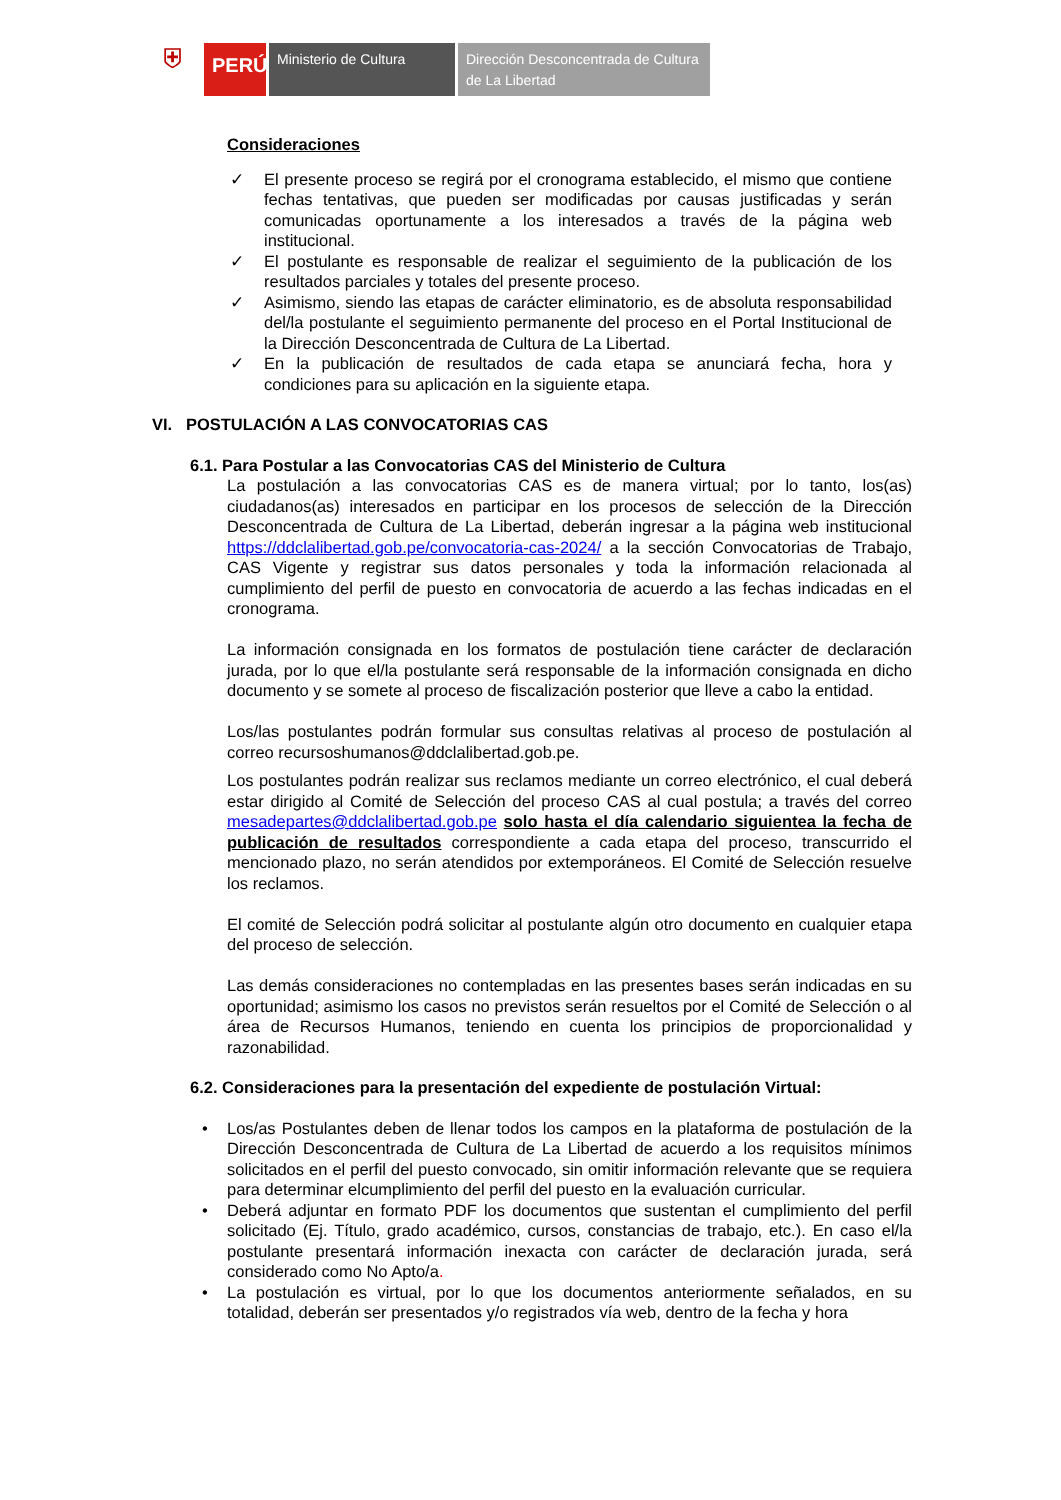⛨
PERÚ
Ministerio de Cultura Dirección Desconcentrada de Cultura de La Libertad
Consideraciones
✓ El presente proceso se regirá por el cronograma establecido, el mismo que contiene fechas tentativas, que pueden ser modificadas por causas justificadas y serán comunicadas oportunamente a los interesados a través de la página web institucional.
✓ El postulante es responsable de realizar el seguimiento de la publicación de los resultados parciales y totales del presente proceso.
✓ Asimismo, siendo las etapas de carácter eliminatorio, es de absoluta responsabilidad del/la postulante el seguimiento permanente del proceso en el Portal Institucional de la Dirección Desconcentrada de Cultura de La Libertad.
✓ En la publicación de resultados de cada etapa se anunciará fecha, hora y condiciones para su aplicación en la siguiente etapa.
VI. POSTULACIÓN A LAS CONVOCATORIAS CAS
6.1. Para Postular a las Convocatorias CAS del Ministerio de Cultura
La postulación a las convocatorias CAS es de manera virtual; por lo tanto, los(as) ciudadanos(as) interesados en participar en los procesos de selección de la Dirección Desconcentrada de Cultura de La Libertad, deberán ingresar a la página web institucional https://ddclalibertad.gob.pe/convocatoria-cas-2024/ a la sección Convocatorias de Trabajo, CAS Vigente y registrar sus datos personales y toda la información relacionada al cumplimiento del perfil de puesto en convocatoria de acuerdo a las fechas indicadas en el cronograma.
La información consignada en los formatos de postulación tiene carácter de declaración jurada, por lo que el/la postulante será responsable de la información consignada en dicho documento y se somete al proceso de fiscalización posterior que lleve a cabo la entidad.
Los/las postulantes podrán formular sus consultas relativas al proceso de postulación al correo recursoshumanos@ddclalibertad.gob.pe.
Los postulantes podrán realizar sus reclamos mediante un correo electrónico, el cual deberá estar dirigido al Comité de Selección del proceso CAS al cual postula; a través del correo mesadepartes@ddclalibertad.gob.pe solo hasta el día calendario siguientea la fecha de publicación de resultados correspondiente a cada etapa del proceso, transcurrido el mencionado plazo, no serán atendidos por extemporáneos. El Comité de Selección resuelve los reclamos.
El comité de Selección podrá solicitar al postulante algún otro documento en cualquier etapa del proceso de selección.
Las demás consideraciones no contempladas en las presentes bases serán indicadas en su oportunidad; asimismo los casos no previstos serán resueltos por el Comité de Selección o al área de Recursos Humanos, teniendo en cuenta los principios de proporcionalidad y razonabilidad.
6.2. Consideraciones para la presentación del expediente de postulación Virtual:
• Los/as Postulantes deben de llenar todos los campos en la plataforma de postulación de la Dirección Desconcentrada de Cultura de La Libertad de acuerdo a los requisitos mínimos solicitados en el perfil del puesto convocado, sin omitir información relevante que se requiera para determinar elcumplimiento del perfil del puesto en la evaluación curricular.
• Deberá adjuntar en formato PDF los documentos que sustentan el cumplimiento del perfil solicitado (Ej. Título, grado académico, cursos, constancias de trabajo, etc.). En caso el/la postulante presentará información inexacta con carácter de declaración jurada, será considerado como No Apto/a.
• La postulación es virtual, por lo que los documentos anteriormente señalados, en su totalidad, deberán ser presentados y/o registrados vía web, dentro de la fecha y hora